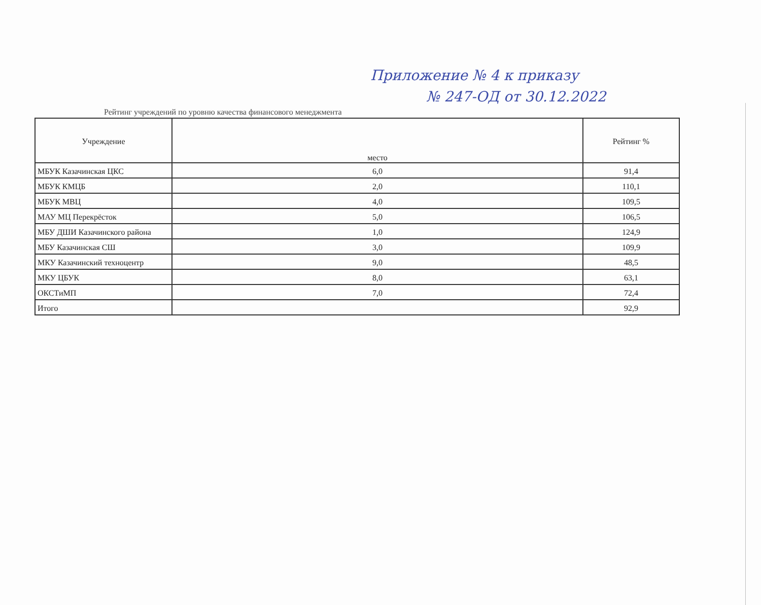Приложение № 4 к приказу
№ 247-ОД от 30.12.2022
Рейтинг учреждений по уровню качества финансового менеджмента
| Учреждение | место | Рейтинг % |
| --- | --- | --- |
| МБУК Казачинская ЦКС | 6,0 | 91,4 |
| МБУК КМЦБ | 2,0 | 110,1 |
| МБУК МВЦ | 4,0 | 109,5 |
| МАУ МЦ Перекрёсток | 5,0 | 106,5 |
| МБУ ДШИ Казачинского района | 1,0 | 124,9 |
| МБУ Казачинская СШ | 3,0 | 109,9 |
| МКУ Казачинский техноцентр | 9,0 | 48,5 |
| МКУ ЦБУК | 8,0 | 63,1 |
| ОКСТиМП | 7,0 | 72,4 |
| Итого | | 92,9 |